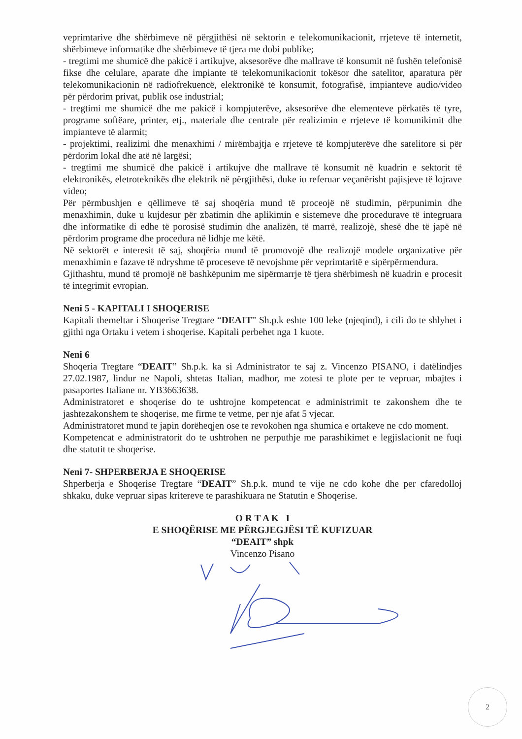veprimtarive dhe shërbimeve në përgjithësi në sektorin e telekomunikacionit, rrjeteve të internetit, shërbimeve informatike dhe shërbimeve të tjera me dobi publike;
- tregtimi me shumicë dhe pakicë i artikujve, aksesorëve dhe mallrave të konsumit në fushën telefonisë fikse dhe celulare, aparate dhe impiante të telekomunikacionit tokësor dhe satelitor, aparatura për telekomunikacionin në radiofrekuencë, elektronikë të konsumit, fotografisë, impianteve audio/video për përdorim privat, publik ose industrial;
- tregtimi me shumicë dhe me pakicë i kompjuterëve, aksesorëve dhe elementeve përkatës të tyre, programe softëare, printer, etj., materiale dhe centrale për realizimin e rrjeteve të komunikimit dhe impianteve të alarmit;
- projektimi, realizimi dhe menaxhimi / mirëmbajtja e rrjeteve të kompjuterëve dhe satelitore si për përdorim lokal dhe atë në largësi;
- tregtimi me shumicë dhe pakicë i artikujve dhe mallrave të konsumit në kuadrin e sektorit të elektronikës, eletroteknikës dhe elektrik në përgjithësi, duke iu referuar veçanërisht pajisjeve të lojrave video;
Për përmbushjen e qëllimeve të saj shoqëria mund të proceojë në studimin, përpunimin dhe menaxhimin, duke u kujdesur për zbatimin dhe aplikimin e sistemeve dhe procedurave të integruara dhe informatike di edhe të porosisë studimin dhe analizën, të marrë, realizojë, shesë dhe të japë në përdorim programe dhe procedura në lidhje me këtë.
Në sektorët e interesit të saj, shoqëria mund të promovojë dhe realizojë modele organizative për menaxhimin e fazave të ndryshme të proceseve të nevojshme për veprimtaritë e sipërpërmendura.
Gjithashtu, mund të promojë në bashkëpunim me sipërmarrje të tjera shërbimesh në kuadrin e procesit të integrimit evropian.
Neni 5 - KAPITALI I SHOQERISE
Kapitali themeltar i Shoqerise Tregtare “DEAIT” Sh.p.k eshte 100 leke (njeqind), i cili do te shlyhet i gjithi nga Ortaku i vetem i shoqerise. Kapitali perbehet nga 1 kuote.
Neni 6
Shoqeria Tregtare “DEAIT” Sh.p.k. ka si Administrator te saj z. Vincenzo PISANO, i datëlindjes 27.02.1987, lindur ne Napoli, shtetas Italian, madhor, me zotesi te plote per te vepruar, mbajtes i pasaportes Italiane nr. YB3663638.
Administratoret e shoqerise do te ushtrojne kompetencat e administrimit te zakonshem dhe te jashtezakonshem te shoqerise, me firme te vetme, per nje afat 5 vjecar.
Administratoret mund te japin dorëheqjen ose te revokohen nga shumica e ortakeve ne cdo moment.
Kompetencat e administratorit do te ushtrohen ne perputhje me parashikimet e legjislacionit ne fuqi dhe statutit te shoqerise.
Neni 7- SHPERBERJA E SHOQERISE
Shperberja e Shoqerise Tregtare “DEAIT” Sh.p.k. mund te vije ne cdo kohe dhe per cfaredolloj shkaku, duke vepruar sipas kritereve te parashikuara ne Statutin e Shoqerise.
O R T A K I
E SHOQËRISE ME PËRGJEGJËSI TË KUFIZUAR
“DEAIT” shpk
Vincenzo Pisano
2